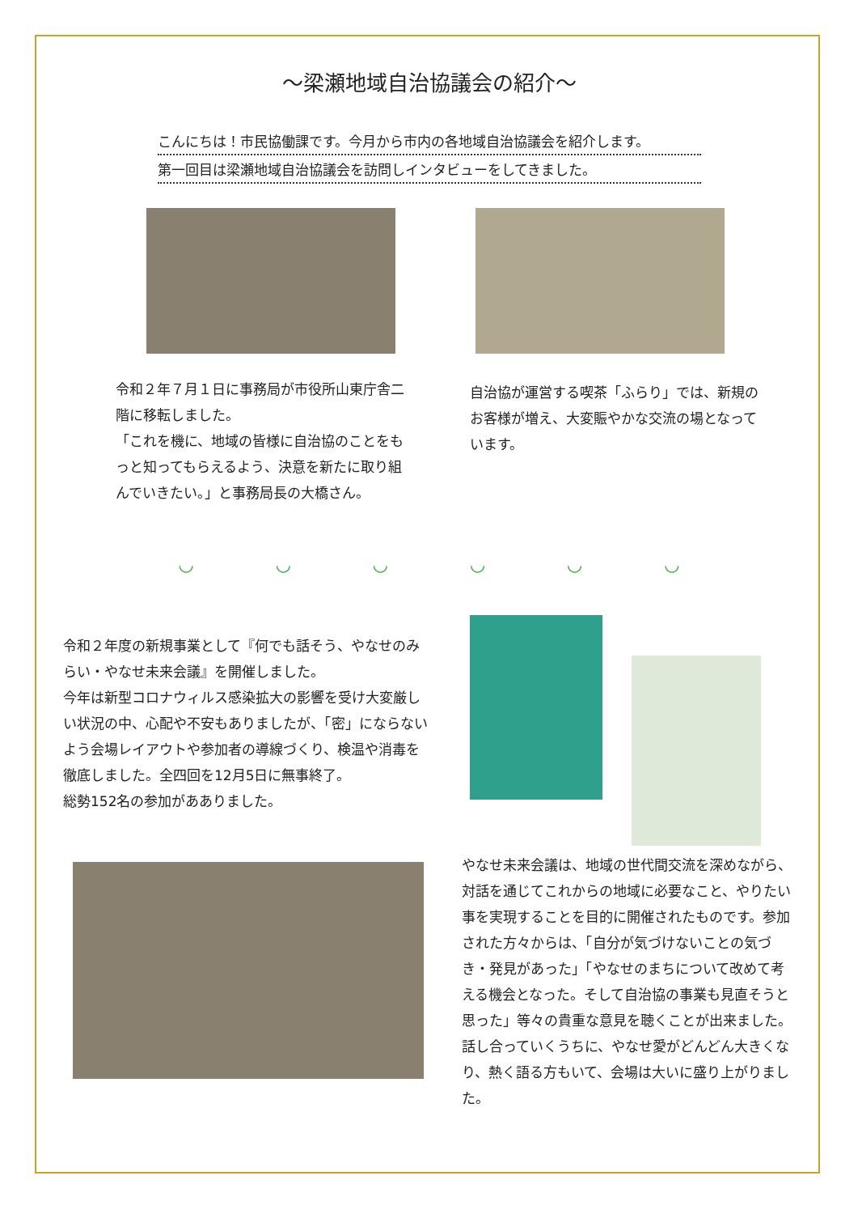～梁瀬地域自治協議会の紹介～
こんにちは！市民協働課です。今月から市内の各地域自治協議会を紹介します。
第一回目は梁瀬地域自治協議会を訪問しインタビューをしてきました。
令和２年７月１日に事務局が市役所山東庁舎二階に移転しました。
「これを機に、地域の皆様に自治協のことをもっと知ってもらえるよう、決意を新たに取り組んでいきたい。」と事務局長の大橋さん。
自治協が運営する喫茶「ふらり」では、新規のお客様が増え、大変賑やかな交流の場となっています。
◡ ◡ ◡ ◡ ◡ ◡
令和２年度の新規事業として『何でも話そう、やなせのみらい・やなせ未来会議』を開催しました。
今年は新型コロナウィルス感染拡大の影響を受け大変厳しい状況の中、心配や不安もありましたが、「密」にならないよう会場レイアウトや参加者の導線づくり、検温や消毒を徹底しました。全四回を12月5日に無事終了。
総勢152名の参加があありました。
やなせ未来会議は、地域の世代間交流を深めながら、対話を通じてこれからの地域に必要なこと、やりたい事を実現することを目的に開催されたものです。参加された方々からは、「自分が気づけないことの気づき・発見があった」「やなせのまちについて改めて考える機会となった。そして自治協の事業も見直そうと思った」等々の貴重な意見を聴くことが出来ました。
話し合っていくうちに、やなせ愛がどんどん大きくなり、熱く語る方もいて、会場は大いに盛り上がりました。